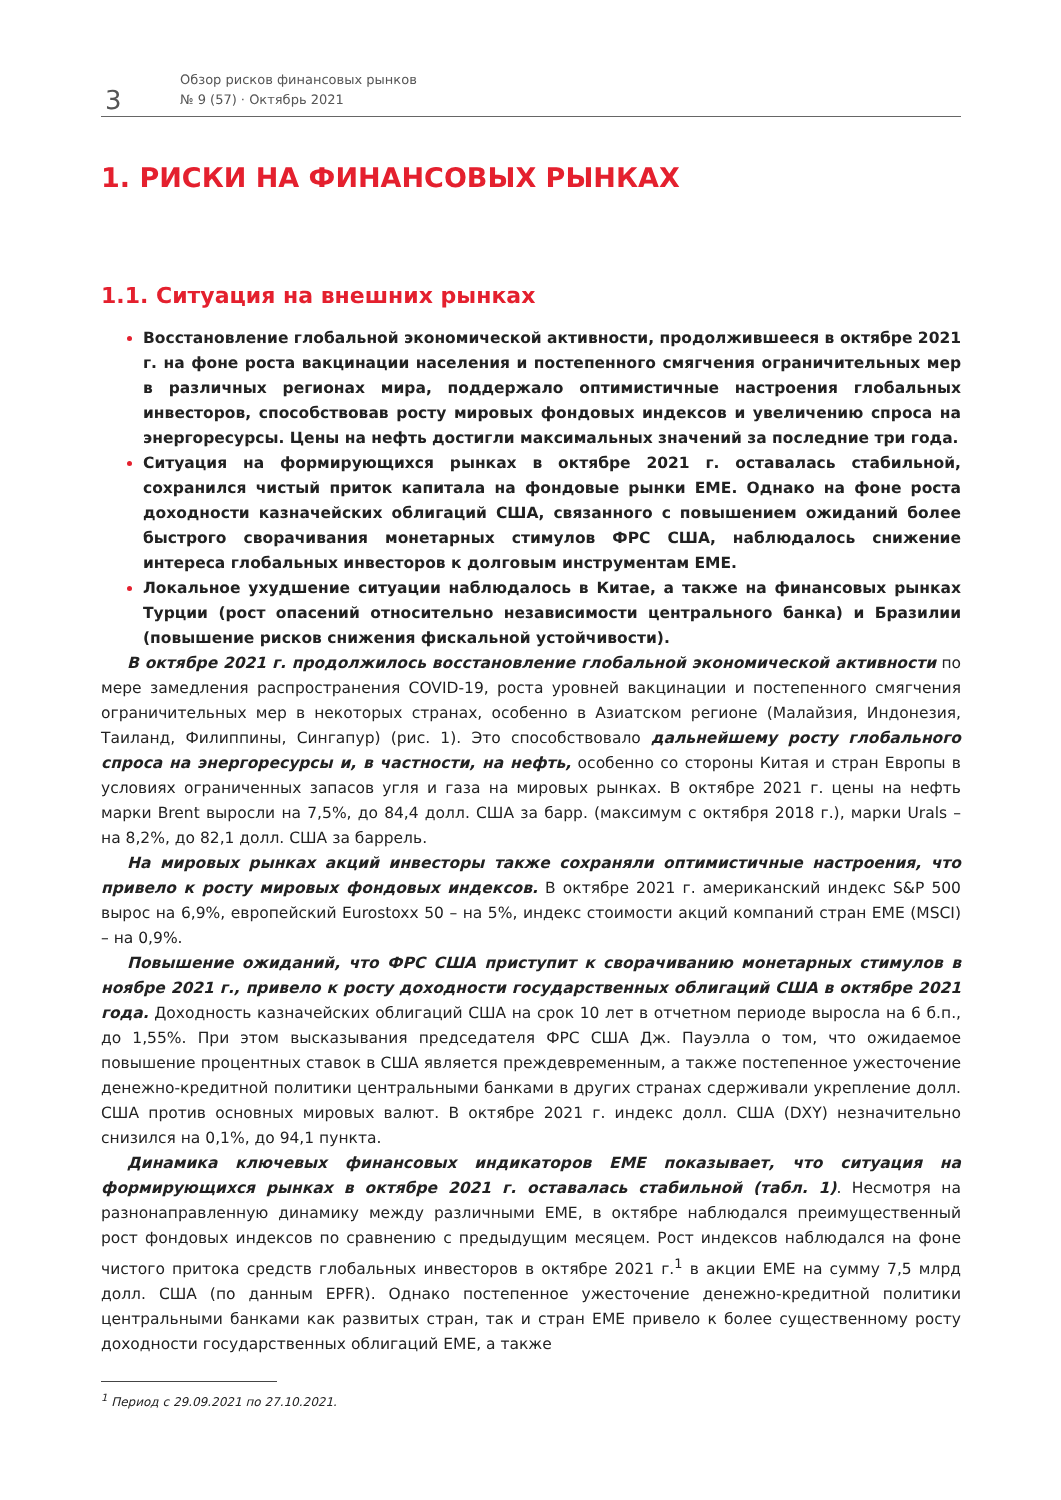3
Обзор рисков финансовых рынков
№ 9 (57) · Октябрь 2021
1. РИСКИ НА ФИНАНСОВЫХ РЫНКАХ
1.1. Ситуация на внешних рынках
Восстановление глобальной экономической активности, продолжившееся в октябре 2021 г. на фоне роста вакцинации населения и постепенного смягчения ограничительных мер в различных регионах мира, поддержало оптимистичные настроения глобальных инвесторов, способствовав росту мировых фондовых индексов и увеличению спроса на энергоресурсы. Цены на нефть достигли максимальных значений за последние три года.
Ситуация на формирующихся рынках в октябре 2021 г. оставалась стабильной, сохранился чистый приток капитала на фондовые рынки ЕМЕ. Однако на фоне роста доходности казначейских облигаций США, связанного с повышением ожиданий более быстрого сворачивания монетарных стимулов ФРС США, наблюдалось снижение интереса глобальных инвесторов к долговым инструментам ЕМЕ.
Локальное ухудшение ситуации наблюдалось в Китае, а также на финансовых рынках Турции (рост опасений относительно независимости центрального банка) и Бразилии (повышение рисков снижения фискальной устойчивости).
В октябре 2021 г. продолжилось восстановление глобальной экономической активности по мере замедления распространения COVID-19, роста уровней вакцинации и постепенного смягчения ограничительных мер в некоторых странах, особенно в Азиатском регионе (Малайзия, Индонезия, Таиланд, Филиппины, Сингапур) (рис. 1). Это способствовало дальнейшему росту глобального спроса на энергоресурсы и, в частности, на нефть, особенно со стороны Китая и стран Европы в условиях ограниченных запасов угля и газа на мировых рынках. В октябре 2021 г. цены на нефть марки Brent выросли на 7,5%, до 84,4 долл. США за барр. (максимум с октября 2018 г.), марки Urals – на 8,2%, до 82,1 долл. США за баррель.
На мировых рынках акций инвесторы также сохраняли оптимистичные настроения, что привело к росту мировых фондовых индексов. В октябре 2021 г. американский индекс S&P 500 вырос на 6,9%, европейский Eurostoxx 50 – на 5%, индекс стоимости акций компаний стран ЕМЕ (MSCI) – на 0,9%.
Повышение ожиданий, что ФРС США приступит к сворачиванию монетарных стимулов в ноябре 2021 г., привело к росту доходности государственных облигаций США в октябре 2021 года. Доходность казначейских облигаций США на срок 10 лет в отчетном периоде выросла на 6 б.п., до 1,55%. При этом высказывания председателя ФРС США Дж. Пауэлла о том, что ожидаемое повышение процентных ставок в США является преждевременным, а также постепенное ужесточение денежно-кредитной политики центральными банками в других странах сдерживали укрепление долл. США против основных мировых валют. В октябре 2021 г. индекс долл. США (DXY) незначительно снизился на 0,1%, до 94,1 пункта.
Динамика ключевых финансовых индикаторов ЕМЕ показывает, что ситуация на формирующихся рынках в октябре 2021 г. оставалась стабильной (табл. 1). Несмотря на разнонаправленную динамику между различными ЕМЕ, в октябре наблюдался преимущественный рост фондовых индексов по сравнению с предыдущим месяцем. Рост индексов наблюдался на фоне чистого притока средств глобальных инвесторов в октябре 2021 г.<sup>1</sup> в акции ЕМЕ на сумму 7,5 млрд долл. США (по данным EPFR). Однако постепенное ужесточение денежно-кредитной политики центральными банками как развитых стран, так и стран ЕМЕ привело к более существенному росту доходности государственных облигаций ЕМЕ, а также
<sup>1</sup> Период с 29.09.2021 по 27.10.2021.